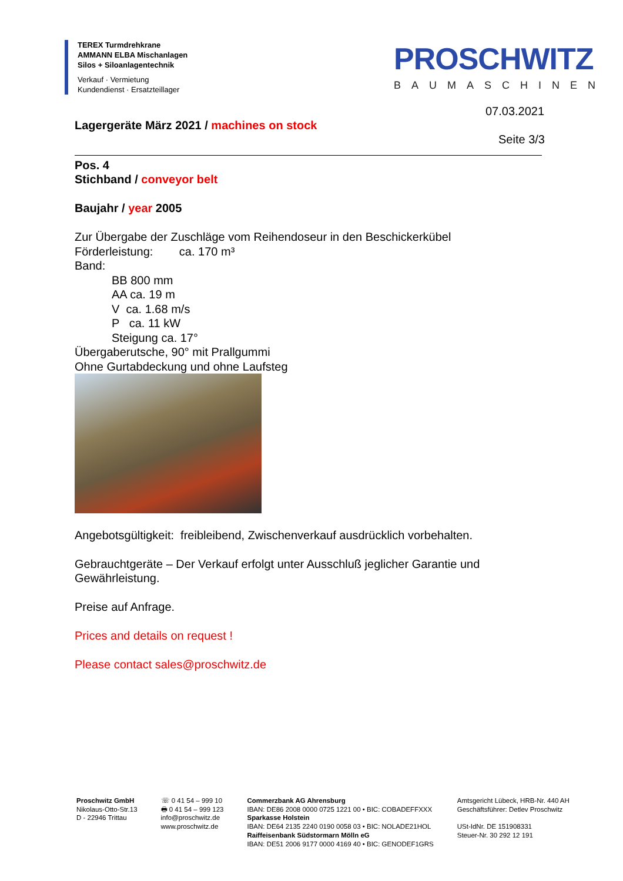TEREX Turmdrehkrane
AMMANN ELBA Mischanlagen
Silos + Siloanlagentechnik
Verkauf · Vermietung
Kundendienst · Ersatzteillager
PROSCHWITZ
BAUMASCHINEN
07.03.2021
Seite 3/3
Lagergeräte März 2021 / machines on stock
Pos. 4
Stichband / conveyor belt
Baujahr / year 2005
Zur Übergabe der Zuschläge vom Reihendoseur in den Beschickerkübel
Förderleistung: ca. 170 m³
Band:
BB 800 mm
AA ca. 19 m
V ca. 1.68 m/s
P ca. 11 kW
Steigung ca. 17°
Übergaberutsche, 90° mit Prallgummi
Ohne Gurtabdeckung und ohne Laufsteg
Angebotsgültigkeit: freibleibend, Zwischenverkauf ausdrücklich vorbehalten.
Gebrauchtgeräte – Der Verkauf erfolgt unter Ausschluß jeglicher Garantie und Gewährleistung.
Preise auf Anfrage.
Prices and details on request !
Please contact sales@proschwitz.de
Proschwitz GmbH
Nikolaus-Otto-Str.13
D - 22946 Trittau
☏ 0 41 54 – 999 10
🖶 0 41 54 – 999 123
info@proschwitz.de
www.proschwitz.de
Commerzbank AG Ahrensburg
IBAN: DE86 2008 0000 0725 1221 00 • BIC: COBADEFFXXX
Sparkasse Holstein
IBAN: DE64 2135 2240 0190 0058 03 • BIC: NOLADE21HOL
Raiffeisenbank Südstormarn Mölln eG
IBAN: DE51 2006 9177 0000 4169 40 • BIC: GENODEF1GRS
Amtsgericht Lübeck, HRB-Nr. 440 AH
Geschäftsführer: Detlev Proschwitz
USt-IdNr. DE 151908331
Steuer-Nr. 30 292 12 191